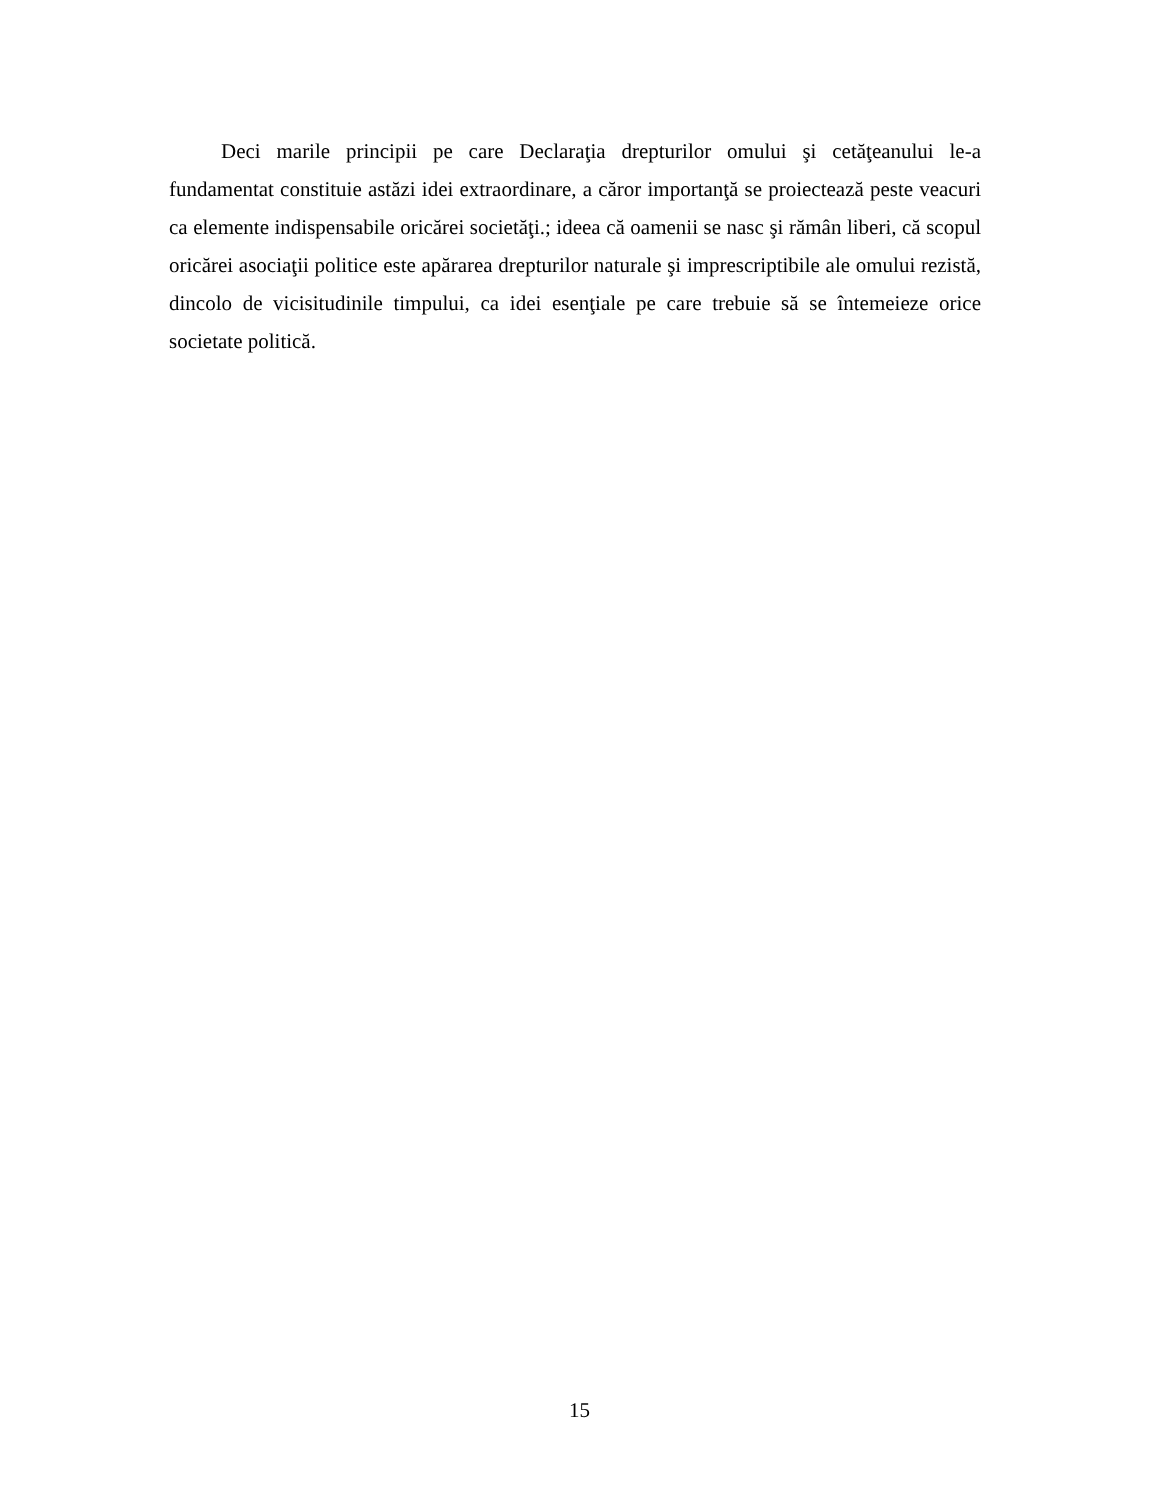Deci marile principii pe care Declaraţia drepturilor omului şi cetăţeanului le-a fundamentat constituie astăzi idei extraordinare, a căror importanţă se proiectează peste veacuri ca elemente indispensabile oricărei societăţi.; ideea că oamenii se nasc şi rămân liberi, că scopul oricărei asociaţii politice este apărarea drepturilor naturale şi imprescriptibile ale omului rezistă, dincolo de vicisitudinile timpului, ca idei esenţiale pe care trebuie să se întemeieze orice societate politică.
15